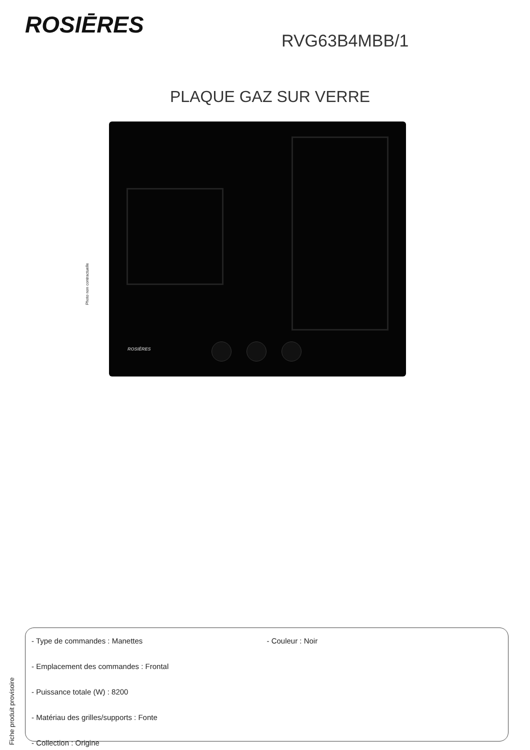ROSIĒRES
RVG63B4MBB/1
PLAQUE GAZ SUR VERRE
Photo non contractuelle
ROSIĒRES
- Type de commandes : Manettes - Couleur : Noir
- Emplacement des commandes : Frontal
- Puissance totale (W) : 8200
- Matériau des grilles/supports : Fonte
- Collection : Origine
Fiche produit provisoire